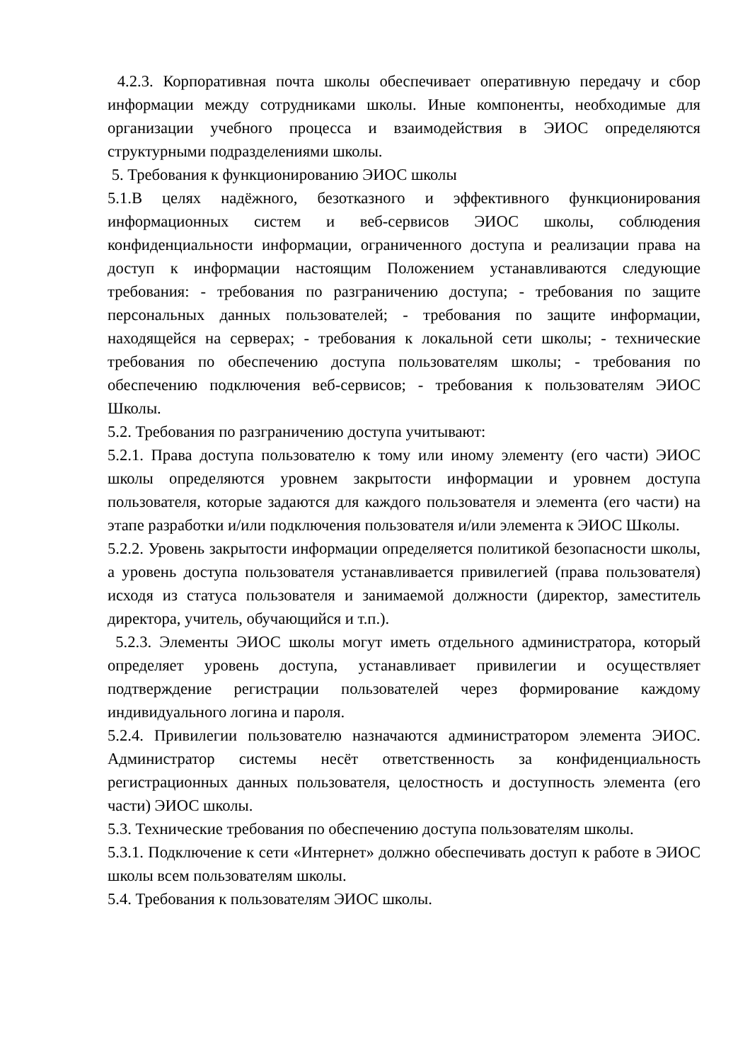4.2.3. Корпоративная почта школы обеспечивает оперативную передачу и сбор информации между сотрудниками школы. Иные компоненты, необходимые для организации учебного процесса и взаимодействия в ЭИОС определяются структурными подразделениями школы.
5. Требования к функционированию ЭИОС школы
5.1.В целях надёжного, безотказного и эффективного функционирования информационных систем и веб-сервисов ЭИОС школы, соблюдения конфиденциальности информации, ограниченного доступа и реализации права на доступ к информации настоящим Положением устанавливаются следующие требования: - требования по разграничению доступа; - требования по защите персональных данных пользователей; - требования по защите информации, находящейся на серверах; - требования к локальной сети школы; - технические требования по обеспечению доступа пользователям школы; - требования по обеспечению подключения веб-сервисов; - требования к пользователям ЭИОС Школы.
5.2. Требования по разграничению доступа учитывают:
5.2.1. Права доступа пользователю к тому или иному элементу (его части) ЭИОС школы определяются уровнем закрытости информации и уровнем доступа пользователя, которые задаются для каждого пользователя и элемента (его части) на этапе разработки и/или подключения пользователя и/или элемента к ЭИОС Школы.
5.2.2. Уровень закрытости информации определяется политикой безопасности школы, а уровень доступа пользователя устанавливается привилегией (права пользователя) исходя из статуса пользователя и занимаемой должности (директор, заместитель директора, учитель, обучающийся и т.п.).
5.2.3. Элементы ЭИОС школы могут иметь отдельного администратора, который определяет уровень доступа, устанавливает привилегии и осуществляет подтверждение регистрации пользователей через формирование каждому индивидуального логина и пароля.
5.2.4. Привилегии пользователю назначаются администратором элемента ЭИОС. Администратор системы несёт ответственность за конфиденциальность регистрационных данных пользователя, целостность и доступность элемента (его части) ЭИОС школы.
5.3. Технические требования по обеспечению доступа пользователям школы.
5.3.1. Подключение к сети «Интернет» должно обеспечивать доступ к работе в ЭИОС школы всем пользователям школы.
5.4. Требования к пользователям ЭИОС школы.